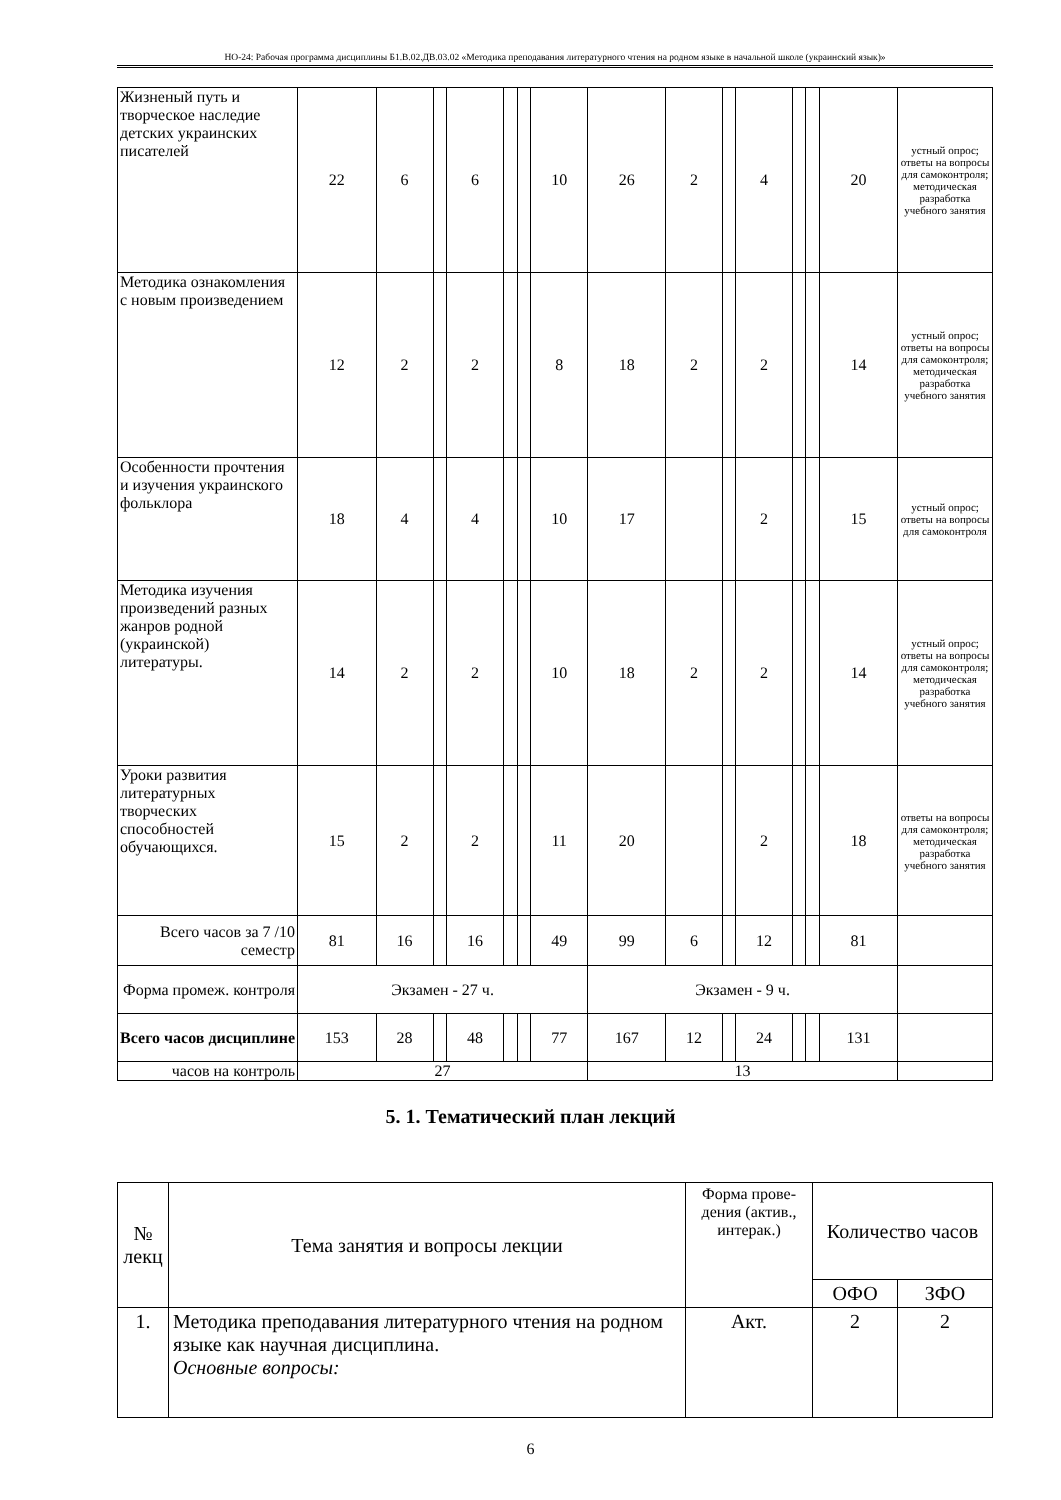НО-24: Рабочая программа дисциплины Б1.В.02.ДВ.03.02 «Методика преподавания литературного чтения на родном языке в начальной школе (украинский язык)»
| Жизненый путь и творческое наследие детских украинских писателей | 22 | 6 | | 6 | | | 10 | 26 | 2 | | 4 | | | 20 | устный опрос; ответы на вопросы для самоконтроля; методическая разработка учебного занятия |
| Методика ознакомления с новым произведением | 12 | 2 | | 2 | | | 8 | 18 | 2 | | 2 | | | 14 | устный опрос; ответы на вопросы для самоконтроля; методическая разработка учебного занятия |
| Особенности прочтения и изучения украинского фольклора | 18 | 4 | | 4 | | | 10 | 17 | | | 2 | | | 15 | устный опрос; ответы на вопросы для самоконтроля |
| Методика изучения произведений разных жанров родной (украинской) литературы. | 14 | 2 | | 2 | | | 10 | 18 | 2 | | 2 | | | 14 | устный опрос; ответы на вопросы для самоконтроля; методическая разработка учебного занятия |
| Уроки развития литературных творческих способностей обучающихся. | 15 | 2 | | 2 | | | 11 | 20 | | | 2 | | | 18 | ответы на вопросы для самоконтроля; методическая разработка учебного занятия |
| Всего часов за 7 /10 семестр | 81 | 16 | | 16 | | | 49 | 99 | 6 | | 12 | | | 81 | |
| Форма промеж. контроля | Экзамен - 27 ч. | | | | | | | Экзамен - 9 ч. | | | | | | | |
| Всего часов дисциплине | 153 | 28 | | 48 | | | 77 | 167 | 12 | | 24 | | | 131 | |
| часов на контроль | 27 | | | | | | | 13 | | | | | | | |
5. 1. Тематический план лекций
| № лекц | Тема занятия и вопросы лекции | Форма прове-дения (актив., интерак.) | Количество часов | |
| --- | --- | --- | --- | --- |
| | | | ОФО | ЗФО |
| 1. | Методика преподавания литературного чтения на родном языке как научная дисциплина. Основные вопросы: | Акт. | 2 | 2 |
6